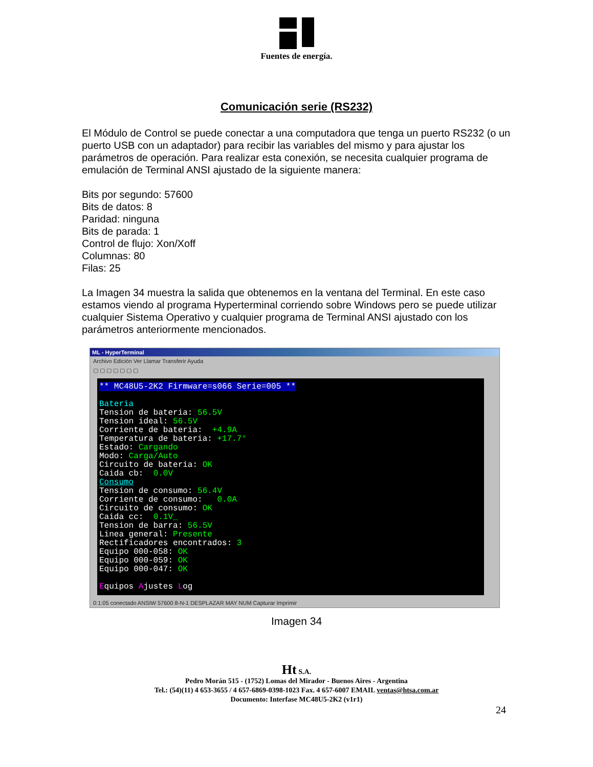Fuentes de energía.
Comunicación serie (RS232)
El Módulo de Control se puede conectar a una computadora que tenga un puerto RS232 (o un puerto USB con un adaptador) para recibir las variables del mismo y para ajustar los parámetros de operación. Para realizar esta conexión, se necesita cualquier programa de emulación de Terminal ANSI ajustado de la siguiente manera:
Bits por segundo: 57600
Bits de datos: 8
Paridad: ninguna
Bits de parada: 1
Control de flujo: Xon/Xoff
Columnas: 80
Filas: 25
La Imagen 34 muestra la salida que obtenemos en la ventana del Terminal. En este caso estamos viendo al programa Hyperterminal corriendo sobre Windows pero se puede utilizar cualquier Sistema Operativo y cualquier programa de Terminal ANSI ajustado con los parámetros anteriormente mencionados.
ML - HyperTerminal
Archivo Edición Ver Llamar Transferir Ayuda
▢ ▢ ▢ ▢ ▢ ▢ ▢
** MC48U5-2K2 Firmware=s066 Serie=005 ** Bateria Tension de bateria: 56.5V Tension ideal: 56.5V Corriente de bateria: +4.9A Temperatura de bateria: +17.7° Estado: Cargando Modo: Carga/Auto Circuito de bateria: OK Caida cb: 0.0V Consumo Tension de consumo: 56.4V Corriente de consumo: 0.0A Circuito de consumo: OK Caida cc: 0.1V_ Tension de barra: 56.5V Linea general: Presente Rectificadores encontrados: 3 Equipo 000-058: OK Equipo 000-059: OK Equipo 000-047: OK Equipos Ajustes Log
0:1:05 conectado ANSIW 57600 8-N-1 DESPLAZAR MAY NUM Capturar Imprimir
Imagen 34
Ht S.A.
Pedro Morán 515 - (1752) Lomas del Mirador - Buenos Aires - Argentina
Tel.: (54)(11) 4 653-3655 / 4 657-6869-0398-1023 Fax. 4 657-6007 EMAIL ventas@htsa.com.ar
Documento: Interfase MC48U5-2K2 (v1r1)
24